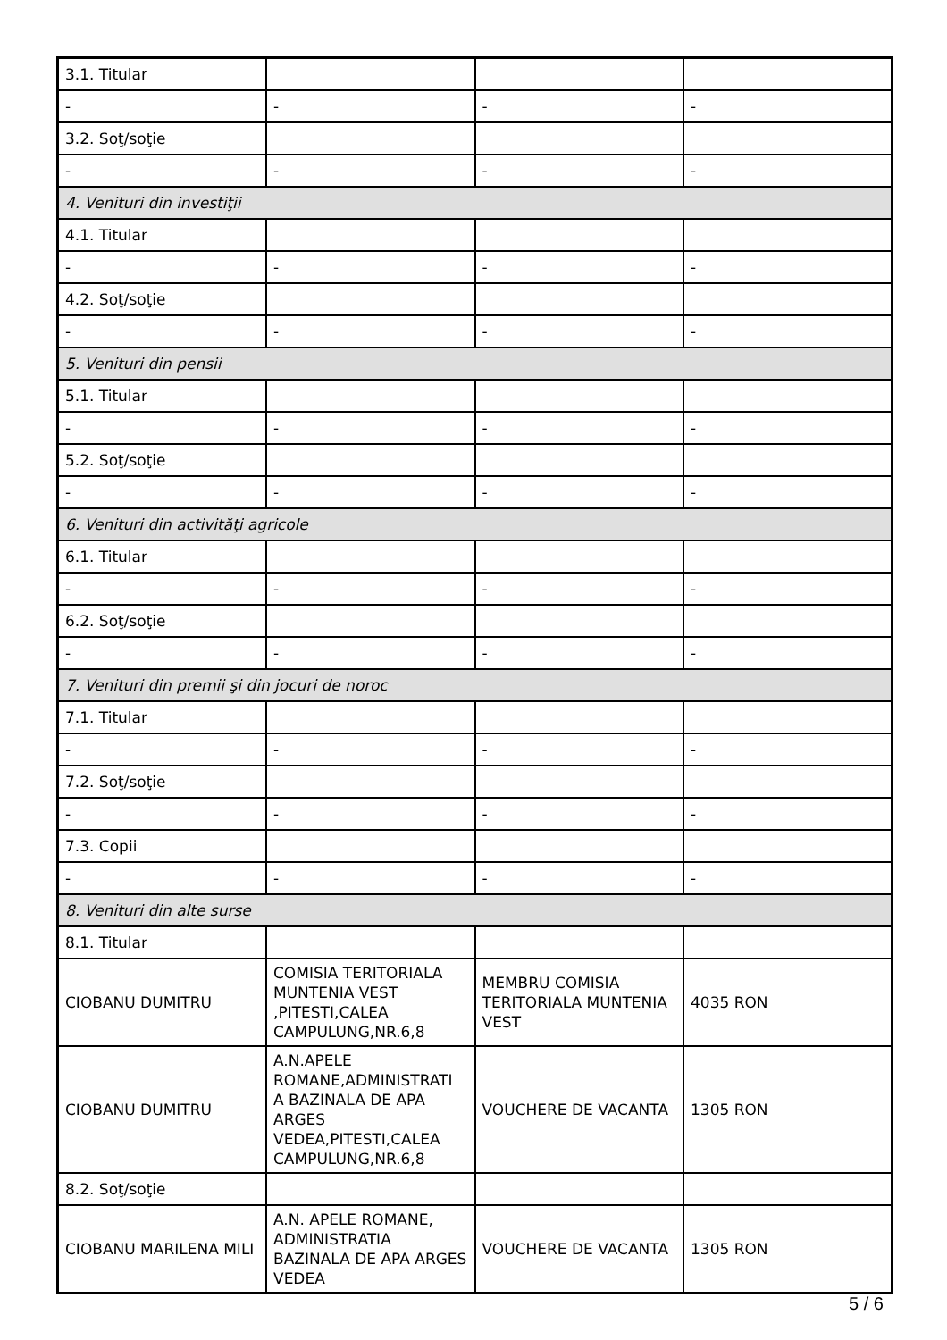| 3.1. Titular | | | |
| - | - | - | - |
| 3.2. Soţ/soţie | | | |
| - | - | - | - |
| 4. Venituri din investiţii | | | |
| 4.1. Titular | | | |
| - | - | - | - |
| 4.2. Soţ/soţie | | | |
| - | - | - | - |
| 5. Venituri din pensii | | | |
| 5.1. Titular | | | |
| - | - | - | - |
| 5.2. Soţ/soţie | | | |
| - | - | - | - |
| 6. Venituri din activităţi agricole | | | |
| 6.1. Titular | | | |
| - | - | - | - |
| 6.2. Soţ/soţie | | | |
| - | - | - | - |
| 7. Venituri din premii şi din jocuri de noroc | | | |
| 7.1. Titular | | | |
| - | - | - | - |
| 7.2. Soţ/soţie | | | |
| - | - | - | - |
| 7.3. Copii | | | |
| - | - | - | - |
| 8. Venituri din alte surse | | | |
| 8.1. Titular | | | |
| CIOBANU DUMITRU | COMISIA TERITORIALA MUNTENIA VEST ,PITESTI,CALEA CAMPULUNG,NR.6,8 | MEMBRU COMISIA TERITORIALA MUNTENIA VEST | 4035 RON |
| CIOBANU DUMITRU | A.N.APELE ROMANE,ADMINISTRATI A BAZINALA DE APA ARGES VEDEA,PITESTI,CALEA CAMPULUNG,NR.6,8 | VOUCHERE DE VACANTA | 1305 RON |
| 8.2. Soţ/soţie | | | |
| CIOBANU MARILENA MILI | A.N. APELE ROMANE, ADMINISTRATIA BAZINALA DE APA ARGES VEDEA | VOUCHERE DE VACANTA | 1305 RON |
5 / 6